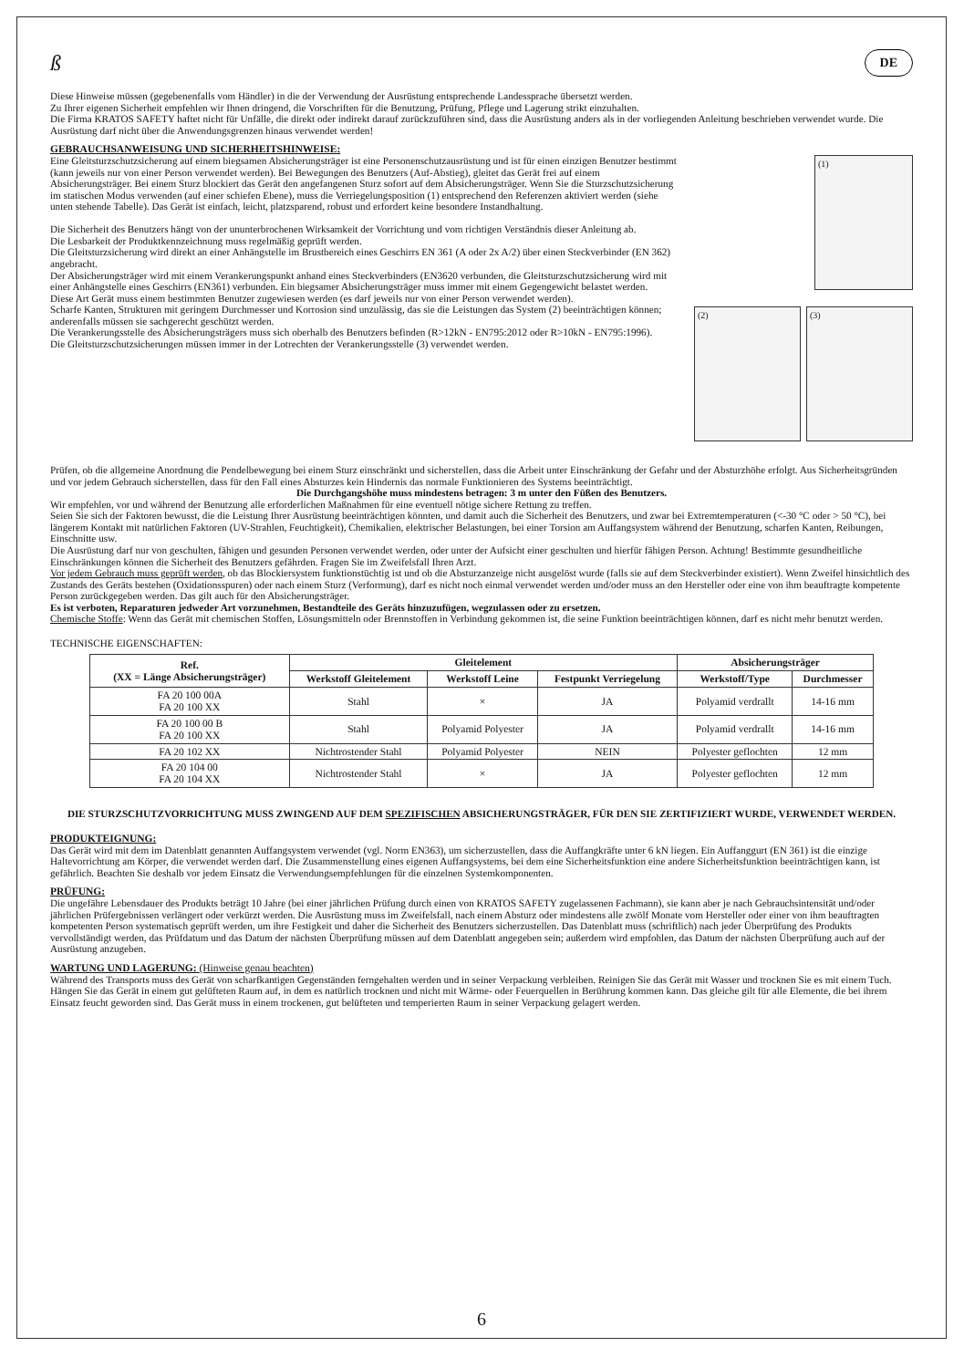ß DE
Diese Hinweise müssen (gegebenenfalls vom Händler) in die der Verwendung der Ausrüstung entsprechende Landessprache übersetzt werden.
Zu Ihrer eigenen Sicherheit empfehlen wir Ihnen dringend, die Vorschriften für die Benutzung, Prüfung, Pflege und Lagerung strikt einzuhalten.
Die Firma KRATOS SAFETY haftet nicht für Unfälle, die direkt oder indirekt darauf zurückzuführen sind, dass die Ausrüstung anders als in der vorliegenden Anleitung beschrieben verwendet wurde. Die Ausrüstung darf nicht über die Anwendungsgrenzen hinaus verwendet werden!
GEBRAUCHSANWEISUNG UND SICHERHEITSHINWEISE:
Eine Gleitsturzschutzsicherung auf einem biegsamen Absicherungsträger ist eine Personenschutzausrüstung und ist für einen einzigen Benutzer bestimmt (kann jeweils nur von einer Person verwendet werden). Bei Bewegungen des Benutzers (Auf-Abstieg), gleitet das Gerät frei auf einem Absicherungsträger. Bei einem Sturz blockiert das Gerät den angefangenen Sturz sofort auf dem Absicherungsträger. Wenn Sie die Sturzschutzsicherung im statischen Modus verwenden (auf einer schiefen Ebene), muss die Verriegelungsposition (1) entsprechend den Referenzen aktiviert werden (siehe unten stehende Tabelle). Das Gerät ist einfach, leicht, platzsparend, robust und erfordert keine besondere Instandhaltung.
Die Sicherheit des Benutzers hängt von der ununterbrochenen Wirksamkeit der Vorrichtung und vom richtigen Verständnis dieser Anleitung ab.
Die Lesbarkeit der Produktkennzeichnung muss regelmäßig geprüft werden.
Die Gleitsturzsicherung wird direkt an einer Anhängstelle im Brustbereich eines Geschirrs EN 361 (A oder 2x A/2) über einen Steckverbinder (EN 362) angebracht.
Der Absicherungsträger wird mit einem Verankerungspunkt anhand eines Steckverbinders (EN3620 verbunden, die Gleitsturzschutzsicherung wird mit einer Anhängstelle eines Geschirrs (EN361) verbunden. Ein biegsamer Absicherungsträger muss immer mit einem Gegengewicht belastet werden.
Diese Art Gerät muss einem bestimmten Benutzer zugewiesen werden (es darf jeweils nur von einer Person verwendet werden).
Scharfe Kanten, Strukturen mit geringem Durchmesser und Korrosion sind unzulässig, das sie die Leistungen das System (2) beeinträchtigen können; anderenfalls müssen sie sachgerecht geschützt werden.
Die Verankerungsstelle des Absicherungsträgers muss sich oberhalb des Benutzers befinden (R>12kN - EN795:2012 oder R>10kN - EN795:1996).
Die Gleitsturzschutzsicherungen müssen immer in der Lotrechten der Verankerungsstelle (3) verwendet werden.
(1)
(2) (3)
Prüfen, ob die allgemeine Anordnung die Pendelbewegung bei einem Sturz einschränkt und sicherstellen, dass die Arbeit unter Einschränkung der Gefahr und der Absturzhöhe erfolgt. Aus Sicherheitsgründen und vor jedem Gebrauch sicherstellen, dass für den Fall eines Absturzes kein Hindernis das normale Funktionieren des Systems beeinträchtigt.
Die Durchgangshöhe muss mindestens betragen: 3 m unter den Füßen des Benutzers.
Wir empfehlen, vor und während der Benutzung alle erforderlichen Maßnahmen für eine eventuell nötige sichere Rettung zu treffen.
Seien Sie sich der Faktoren bewusst, die die Leistung Ihrer Ausrüstung beeinträchtigen könnten, und damit auch die Sicherheit des Benutzers, und zwar bei Extremtemperaturen (<-30 °C oder > 50 °C), bei längerem Kontakt mit natürlichen Faktoren (UV-Strahlen, Feuchtigkeit), Chemikalien, elektrischer Belastungen, bei einer Torsion am Auffangsystem während der Benutzung, scharfen Kanten, Reibungen, Einschnitte usw.
Die Ausrüstung darf nur von geschulten, fähigen und gesunden Personen verwendet werden, oder unter der Aufsicht einer geschulten und hierfür fähigen Person. Achtung! Bestimmte gesundheitliche Einschränkungen können die Sicherheit des Benutzers gefährden. Fragen Sie im Zweifelsfall Ihren Arzt.
Vor jedem Gebrauch muss geprüft werden, ob das Blockiersystem funktionstüchtig ist und ob die Absturzanzeige nicht ausgelöst wurde (falls sie auf dem Steckverbinder existiert). Wenn Zweifel hinsichtlich des Zustands des Geräts bestehen (Oxidationsspuren) oder nach einem Sturz (Verformung), darf es nicht noch einmal verwendet werden und/oder muss an den Hersteller oder eine von ihm beauftragte kompetente Person zurückgegeben werden. Das gilt auch für den Absicherungsträger.
Es ist verboten, Reparaturen jedweder Art vorzunehmen, Bestandteile des Geräts hinzuzufügen, wegzulassen oder zu ersetzen.
Chemische Stoffe: Wenn das Gerät mit chemischen Stoffen, Lösungsmitteln oder Brennstoffen in Verbindung gekommen ist, die seine Funktion beeinträchtigen können, darf es nicht mehr benutzt werden.
TECHNISCHE EIGENSCHAFTEN:
| Ref. (XX = Länge Absicherungsträger) | Gleitelement | | | Absicherungsträger | |
| --- | --- | --- | --- | --- | --- |
| | Werkstoff Gleitelement | Werkstoff Leine | Festpunkt Verriegelung | Werkstoff/Type | Durchmesser |
| FA 20 100 00A FA 20 100 XX | Stahl | × | JA | Polyamid verdrallt | 14-16 mm |
| FA 20 100 00 B FA 20 100 XX | Stahl | Polyamid Polyester | JA | Polyamid verdrallt | 14-16 mm |
| FA 20 102 XX | Nichtrostender Stahl | Polyamid Polyester | NEIN | Polyester geflochten | 12 mm |
| FA 20 104 00 FA 20 104 XX | Nichtrostender Stahl | × | JA | Polyester geflochten | 12 mm |
DIE STURZSCHUTZVORRICHTUNG MUSS ZWINGEND AUF DEM SPEZIFISCHEN ABSICHERUNGSTRÄGER, FÜR DEN SIE ZERTIFIZIERT WURDE, VERWENDET WERDEN.
PRODUKTEIGNUNG:
Das Gerät wird mit dem im Datenblatt genannten Auffangsystem verwendet (vgl. Norm EN363), um sicherzustellen, dass die Auffangkräfte unter 6 kN liegen. Ein Auffanggurt (EN 361) ist die einzige Haltevorrichtung am Körper, die verwendet werden darf. Die Zusammenstellung eines eigenen Auffangsystems, bei dem eine Sicherheitsfunktion eine andere Sicherheitsfunktion beeinträchtigen kann, ist gefährlich. Beachten Sie deshalb vor jedem Einsatz die Verwendungsempfehlungen für die einzelnen Systemkomponenten.
PRÜFUNG:
Die ungefähre Lebensdauer des Produkts beträgt 10 Jahre (bei einer jährlichen Prüfung durch einen von KRATOS SAFETY zugelassenen Fachmann), sie kann aber je nach Gebrauchsintensität und/oder jährlichen Prüfergebnissen verlängert oder verkürzt werden. Die Ausrüstung muss im Zweifelsfall, nach einem Absturz oder mindestens alle zwölf Monate vom Hersteller oder einer von ihm beauftragten kompetenten Person systematisch geprüft werden, um ihre Festigkeit und daher die Sicherheit des Benutzers sicherzustellen. Das Datenblatt muss (schriftlich) nach jeder Überprüfung des Produkts vervollständigt werden, das Prüfdatum und das Datum der nächsten Überprüfung müssen auf dem Datenblatt angegeben sein; außerdem wird empfohlen, das Datum der nächsten Überprüfung auch auf der Ausrüstung anzugeben.
WARTUNG UND LAGERUNG: (Hinweise genau beachten)
Während des Transports muss des Gerät von scharfkantigen Gegenständen ferngehalten werden und in seiner Verpackung verbleiben. Reinigen Sie das Gerät mit Wasser und trocknen Sie es mit einem Tuch. Hängen Sie das Gerät in einem gut gelüfteten Raum auf, in dem es natürlich trocknen und nicht mit Wärme- oder Feuerquellen in Berührung kommen kann. Das gleiche gilt für alle Elemente, die bei ihrem Einsatz feucht geworden sind. Das Gerät muss in einem trockenen, gut belüfteten und temperierten Raum in seiner Verpackung gelagert werden.
6